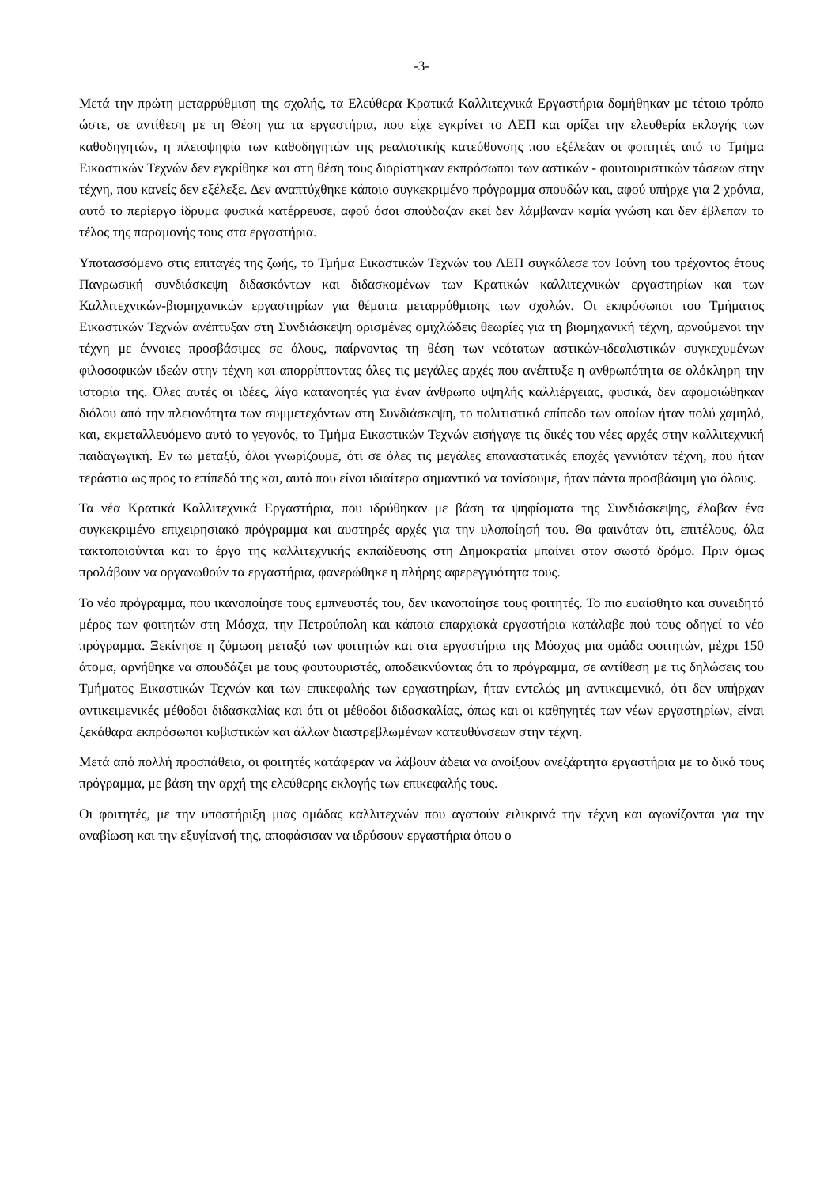-3-
Μετά την πρώτη μεταρρύθμιση της σχολής, τα Ελεύθερα Κρατικά Καλλιτεχνικά Εργαστήρια δομήθηκαν με τέτοιο τρόπο ώστε, σε αντίθεση με τη Θέση για τα εργαστήρια, που είχε εγκρίνει το ΛΕΠ και ορίζει την ελευθερία εκλογής των καθοδηγητών, η πλειοψηφία των καθοδηγητών της ρεαλιστικής κατεύθυνσης που εξέλεξαν οι φοιτητές από το Τμήμα Εικαστικών Τεχνών δεν εγκρίθηκε και στη θέση τους διορίστηκαν εκπρόσωποι των αστικών - φουτουριστικών τάσεων στην τέχνη, που κανείς δεν εξέλεξε. Δεν αναπτύχθηκε κάποιο συγκεκριμένο πρόγραμμα σπουδών και, αφού υπήρχε για 2 χρόνια, αυτό το περίεργο ίδρυμα φυσικά κατέρρευσε, αφού όσοι σπούδαζαν εκεί δεν λάμβαναν καμία γνώση και δεν έβλεπαν το τέλος της παραμονής τους στα εργαστήρια.
Υποτασσόμενο στις επιταγές της ζωής, το Τμήμα Εικαστικών Τεχνών του ΛΕΠ συγκάλεσε τον Ιούνη του τρέχοντος έτους Πανρωσική συνδιάσκεψη διδασκόντων και διδασκομένων των Κρατικών καλλιτεχνικών εργαστηρίων και των Καλλιτεχνικών-βιομηχανικών εργαστηρίων για θέματα μεταρρύθμισης των σχολών. Οι εκπρόσωποι του Τμήματος Εικαστικών Τεχνών ανέπτυξαν στη Συνδιάσκεψη ορισμένες ομιχλώδεις θεωρίες για τη βιομηχανική τέχνη, αρνούμενοι την τέχνη με έννοιες προσβάσιμες σε όλους, παίρνοντας τη θέση των νεότατων αστικών-ιδεαλιστικών συγκεχυμένων φιλοσοφικών ιδεών στην τέχνη και απορρίπτοντας όλες τις μεγάλες αρχές που ανέπτυξε η ανθρωπότητα σε ολόκληρη την ιστορία της. Όλες αυτές οι ιδέες, λίγο κατανοητές για έναν άνθρωπο υψηλής καλλιέργειας, φυσικά, δεν αφομοιώθηκαν διόλου από την πλειονότητα των συμμετεχόντων στη Συνδιάσκεψη, το πολιτιστικό επίπεδο των οποίων ήταν πολύ χαμηλό, και, εκμεταλλευόμενο αυτό το γεγονός, το Τμήμα Εικαστικών Τεχνών εισήγαγε τις δικές του νέες αρχές στην καλλιτεχνική παιδαγωγική. Εν τω μεταξύ, όλοι γνωρίζουμε, ότι σε όλες τις μεγάλες επαναστατικές εποχές γεννιόταν τέχνη, που ήταν τεράστια ως προς το επίπεδό της και, αυτό που είναι ιδιαίτερα σημαντικό να τονίσουμε, ήταν πάντα προσβάσιμη για όλους.
Τα νέα Κρατικά Καλλιτεχνικά Εργαστήρια, που ιδρύθηκαν με βάση τα ψηφίσματα της Συνδιάσκεψης, έλαβαν ένα συγκεκριμένο επιχειρησιακό πρόγραμμα και αυστηρές αρχές για την υλοποίησή του. Θα φαινόταν ότι, επιτέλους, όλα τακτοποιούνται και το έργο της καλλιτεχνικής εκπαίδευσης στη Δημοκρατία μπαίνει στον σωστό δρόμο. Πριν όμως προλάβουν να οργανωθούν τα εργαστήρια, φανερώθηκε η πλήρης αφερεγγυότητα τους.
Το νέο πρόγραμμα, που ικανοποίησε τους εμπνευστές του, δεν ικανοποίησε τους φοιτητές. Το πιο ευαίσθητο και συνειδητό μέρος των φοιτητών στη Μόσχα, την Πετρούπολη και κάποια επαρχιακά εργαστήρια κατάλαβε πού τους οδηγεί το νέο πρόγραμμα. Ξεκίνησε η ζύμωση μεταξύ των φοιτητών και στα εργαστήρια της Μόσχας μια ομάδα φοιτητών, μέχρι 150 άτομα, αρνήθηκε να σπουδάζει με τους φουτουριστές, αποδεικνύοντας ότι το πρόγραμμα, σε αντίθεση με τις δηλώσεις του Τμήματος Εικαστικών Τεχνών και των επικεφαλής των εργαστηρίων, ήταν εντελώς μη αντικειμενικό, ότι δεν υπήρχαν αντικειμενικές μέθοδοι διδασκαλίας και ότι οι μέθοδοι διδασκαλίας, όπως και οι καθηγητές των νέων εργαστηρίων, είναι ξεκάθαρα εκπρόσωποι κυβιστικών και άλλων διαστρεβλωμένων κατευθύνσεων στην τέχνη.
Μετά από πολλή προσπάθεια, οι φοιτητές κατάφεραν να λάβουν άδεια να ανοίξουν ανεξάρτητα εργαστήρια με το δικό τους πρόγραμμα, με βάση την αρχή της ελεύθερης εκλογής των επικεφαλής τους.
Οι φοιτητές, με την υποστήριξη μιας ομάδας καλλιτεχνών που αγαπούν ειλικρινά την τέχνη και αγωνίζονται για την αναβίωση και την εξυγίανσή της, αποφάσισαν να ιδρύσουν εργαστήρια όπου ο